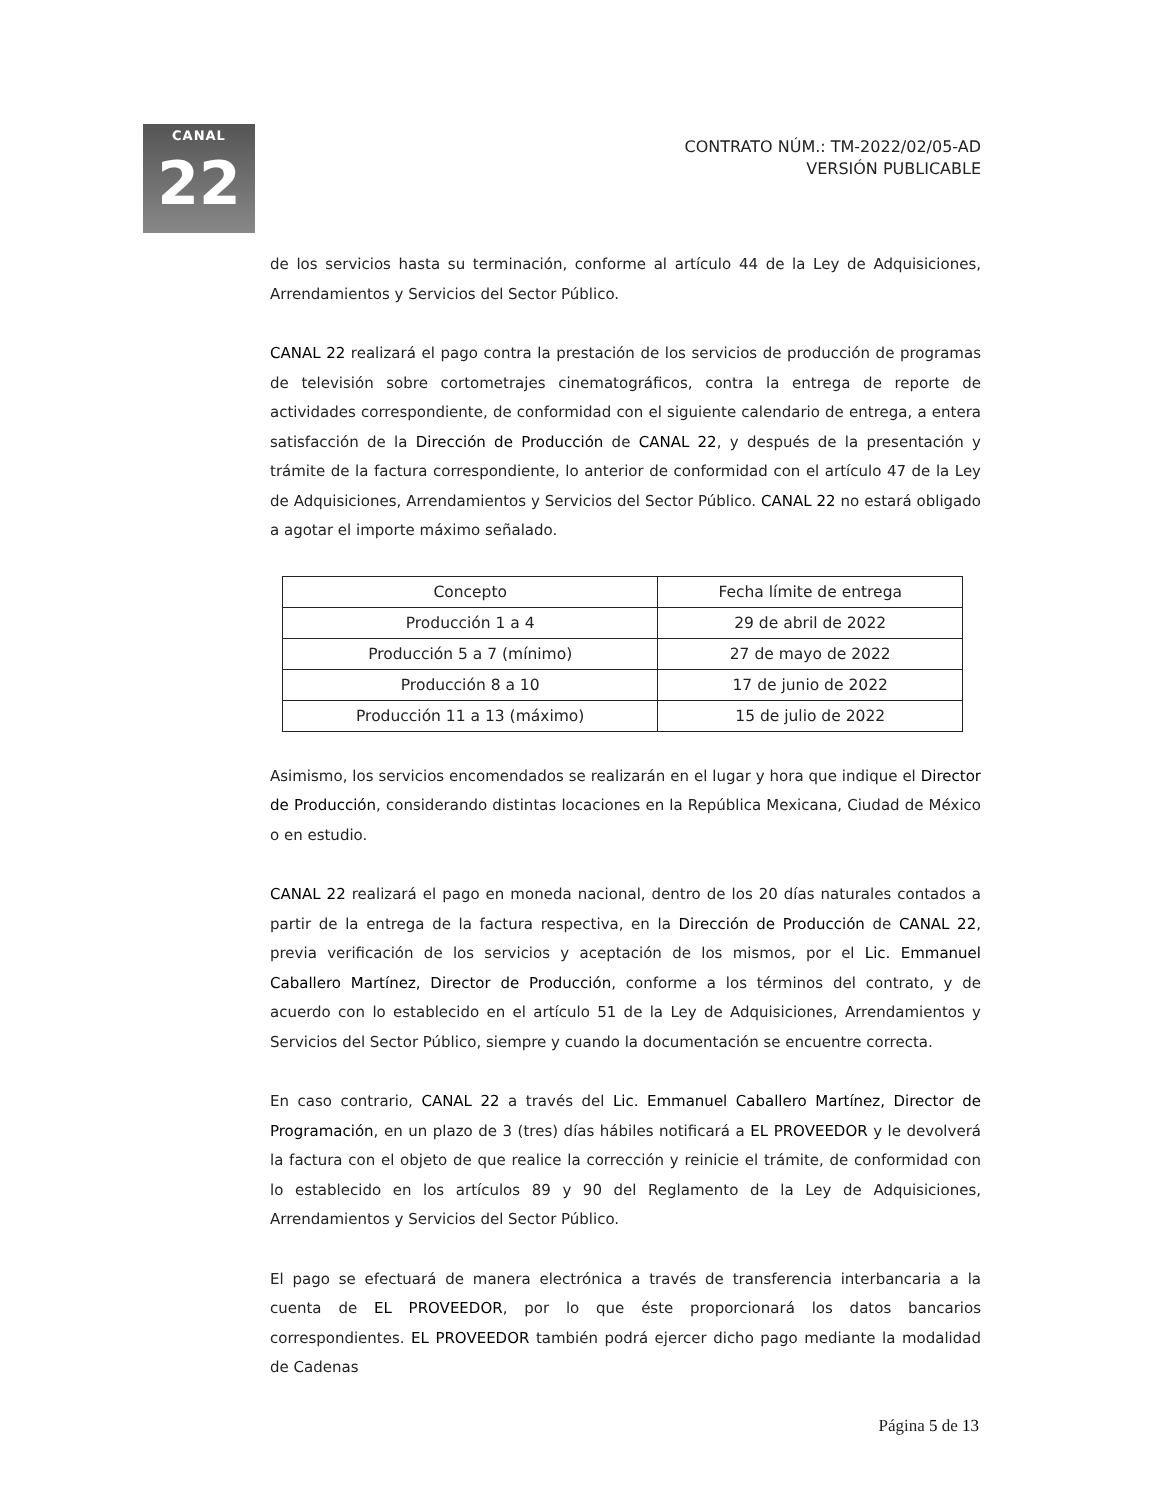CANAL
22
CONTRATO NÚM.: TM-2022/02/05-AD
VERSIÓN PUBLICABLE
de los servicios hasta su terminación, conforme al artículo 44 de la Ley de Adquisiciones, Arrendamientos y Servicios del Sector Público.
CANAL 22 realizará el pago contra la prestación de los servicios de producción de programas de televisión sobre cortometrajes cinematográficos, contra la entrega de reporte de actividades correspondiente, de conformidad con el siguiente calendario de entrega, a entera satisfacción de la Dirección de Producción de CANAL 22, y después de la presentación y trámite de la factura correspondiente, lo anterior de conformidad con el artículo 47 de la Ley de Adquisiciones, Arrendamientos y Servicios del Sector Público. CANAL 22 no estará obligado a agotar el importe máximo señalado.
| Concepto | Fecha límite de entrega |
| --- | --- |
| Producción 1 a 4 | 29 de abril de 2022 |
| Producción 5 a 7 (mínimo) | 27 de mayo de 2022 |
| Producción 8 a 10 | 17 de junio de 2022 |
| Producción 11 a 13 (máximo) | 15 de julio de 2022 |
Asimismo, los servicios encomendados se realizarán en el lugar y hora que indique el Director de Producción, considerando distintas locaciones en la República Mexicana, Ciudad de México o en estudio.
CANAL 22 realizará el pago en moneda nacional, dentro de los 20 días naturales contados a partir de la entrega de la factura respectiva, en la Dirección de Producción de CANAL 22, previa verificación de los servicios y aceptación de los mismos, por el Lic. Emmanuel Caballero Martínez, Director de Producción, conforme a los términos del contrato, y de acuerdo con lo establecido en el artículo 51 de la Ley de Adquisiciones, Arrendamientos y Servicios del Sector Público, siempre y cuando la documentación se encuentre correcta.
En caso contrario, CANAL 22 a través del Lic. Emmanuel Caballero Martínez, Director de Programación, en un plazo de 3 (tres) días hábiles notificará a EL PROVEEDOR y le devolverá la factura con el objeto de que realice la corrección y reinicie el trámite, de conformidad con lo establecido en los artículos 89 y 90 del Reglamento de la Ley de Adquisiciones, Arrendamientos y Servicios del Sector Público.
El pago se efectuará de manera electrónica a través de transferencia interbancaria a la cuenta de EL PROVEEDOR, por lo que éste proporcionará los datos bancarios correspondientes. EL PROVEEDOR también podrá ejercer dicho pago mediante la modalidad de Cadenas
Página 5 de 13